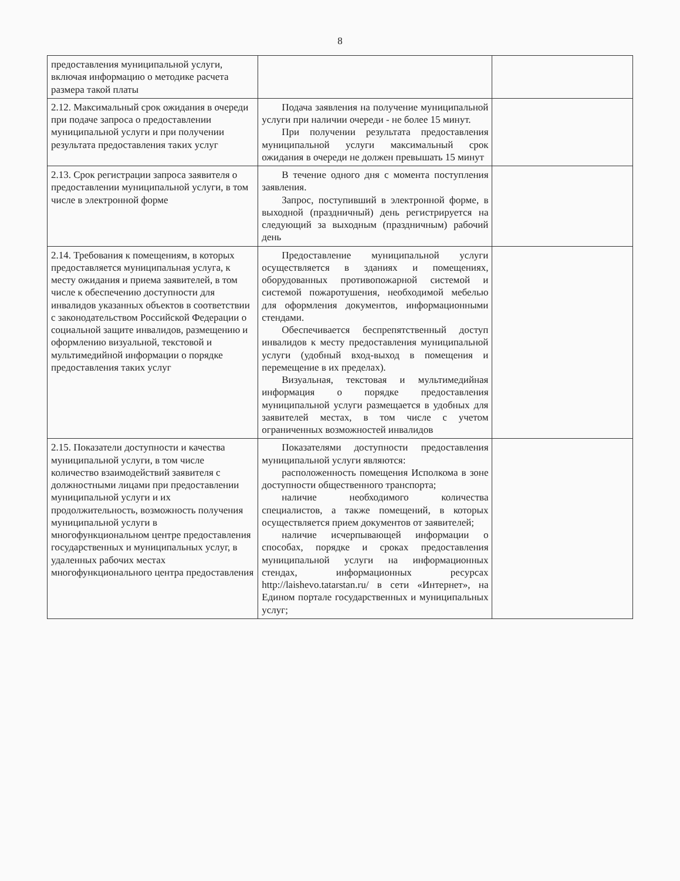8
| предоставления муниципальной услуги, включая информацию о методике расчета размера такой платы | | |
| 2.12. Максимальный срок ожидания в очереди при подаче запроса о предоставлении муниципальной услуги и при получении результата предоставления таких услуг | Подача заявления на получение муниципальной услуги при наличии очереди - не более 15 минут. При получении результата предоставления муниципальной услуги максимальный срок ожидания в очереди не должен превышать 15 минут | |
| 2.13. Срок регистрации запроса заявителя о предоставлении муниципальной услуги, в том числе в электронной форме | В течение одного дня с момента поступления заявления. Запрос, поступивший в электронной форме, в выходной (праздничный) день регистрируется на следующий за выходным (праздничным) рабочий день | |
| 2.14. Требования к помещениям, в которых предоставляется муниципальная услуга, к месту ожидания и приема заявителей, в том числе к обеспечению доступности для инвалидов указанных объектов в соответствии с законодательством Российской Федерации о социальной защите инвалидов, размещению и оформлению визуальной, текстовой и мультимедийной информации о порядке предоставления таких услуг | Предоставление муниципальной услуги осуществляется в зданиях и помещениях, оборудованных противопожарной системой и системой пожаротушения, необходимой мебелью для оформления документов, информационными стендами. Обеспечивается беспрепятственный доступ инвалидов к месту предоставления муниципальной услуги (удобный вход-выход в помещения и перемещение в их пределах). Визуальная, текстовая и мультимедийная информация о порядке предоставления муниципальной услуги размещается в удобных для заявителей местах, в том числе с учетом ограниченных возможностей инвалидов | |
| 2.15. Показатели доступности и качества муниципальной услуги, в том числе количество взаимодействий заявителя с должностными лицами при предоставлении муниципальной услуги и их продолжительность, возможность получения муниципальной услуги в многофункциональном центре предоставления государственных и муниципальных услуг, в удаленных рабочих местах многофункционального центра предоставления | Показателями доступности предоставления муниципальной услуги являются: расположенность помещения Исполкома в зоне доступности общественного транспорта; наличие необходимого количества специалистов, а также помещений, в которых осуществляется прием документов от заявителей; наличие исчерпывающей информации о способах, порядке и сроках предоставления муниципальной услуги на информационных стендах, информационных ресурсах http://laishevo.tatarstan.ru/ в сети «Интернет», на Едином портале государственных и муниципальных услуг; | |